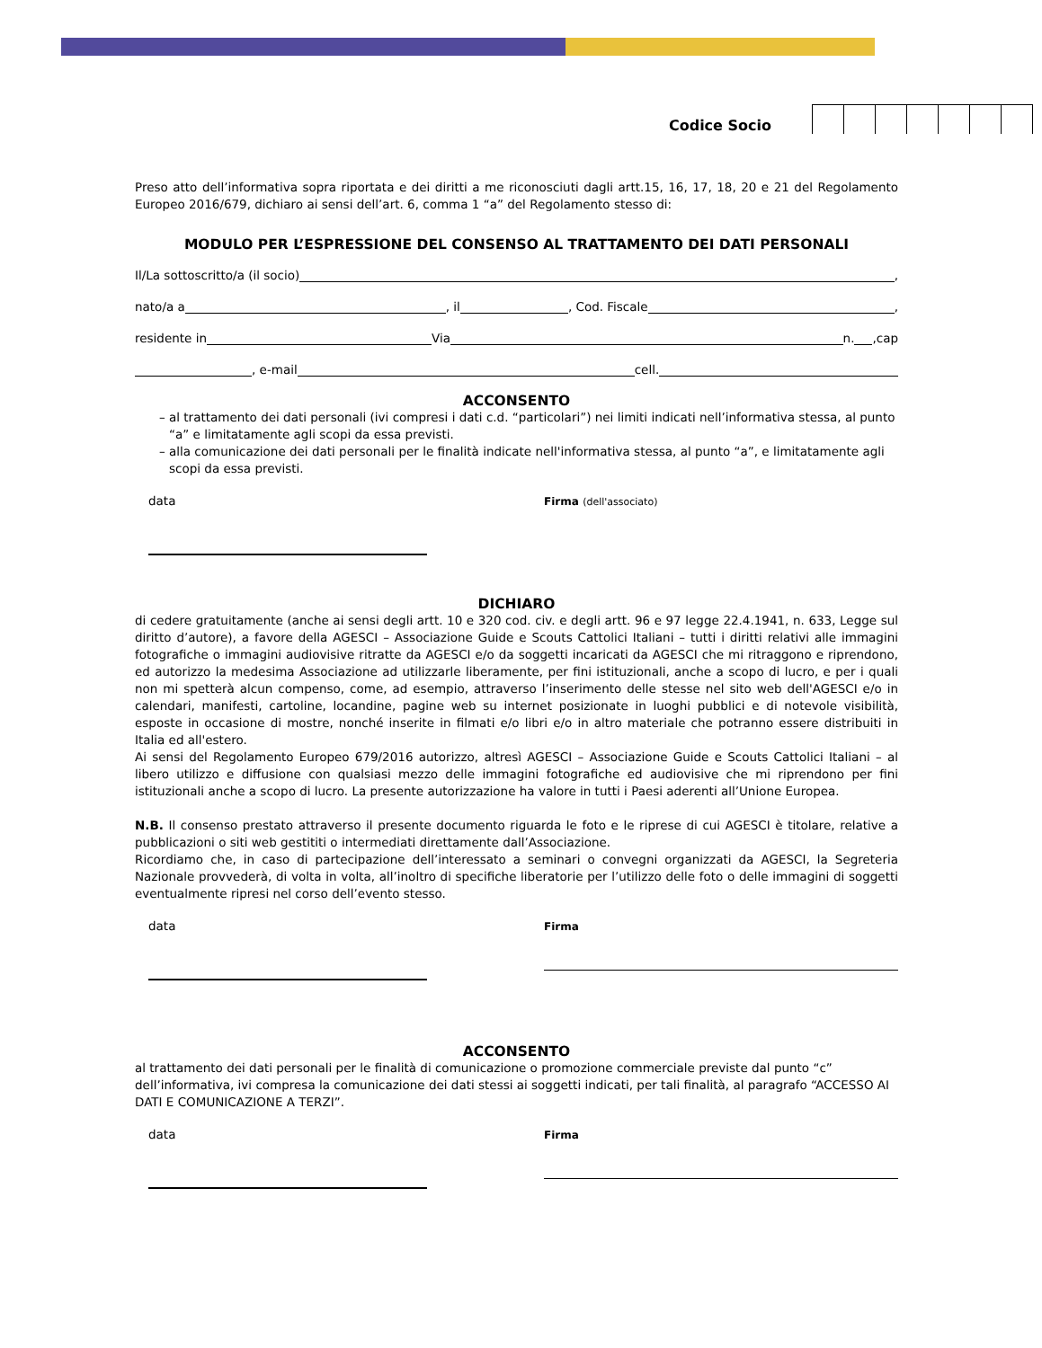Codice Socio
Preso atto dell’informativa sopra riportata e dei diritti a me riconosciuti dagli artt.15, 16, 17, 18, 20 e 21 del Regolamento Europeo 2016/679, dichiaro ai sensi dell’art. 6, comma 1 “a” del Regolamento stesso di:
MODULO PER L’ESPRESSIONE DEL CONSENSO AL TRATTAMENTO DEI DATI PERSONALI
Il/La sottoscritto/a (il socio) ,
nato/a a , il , Cod. Fiscale ,
residente in Via n. ,cap
, e-mail cell.
ACCONSENTO
al trattamento dei dati personali (ivi compresi i dati c.d. “particolari”) nei limiti indicati nell’informativa stessa, al punto “a” e limitatamente agli scopi da essa previsti.
alla comunicazione dei dati personali per le finalità indicate nell'informativa stessa, al punto “a”, e limitatamente agli scopi da essa previsti.
data Firma (dell'associato)
DICHIARO
di cedere gratuitamente (anche ai sensi degli artt. 10 e 320 cod. civ. e degli artt. 96 e 97 legge 22.4.1941, n. 633, Legge sul diritto d’autore), a favore della AGESCI – Associazione Guide e Scouts Cattolici Italiani – tutti i diritti relativi alle immagini fotografiche o immagini audiovisive ritratte da AGESCI e/o da soggetti incaricati da AGESCI che mi ritraggono e riprendono, ed autorizzo la medesima Associazione ad utilizzarle liberamente, per fini istituzionali, anche a scopo di lucro, e per i quali non mi spetterà alcun compenso, come, ad esempio, attraverso l’inserimento delle stesse nel sito web dell'AGESCI e/o in calendari, manifesti, cartoline, locandine, pagine web su internet posizionate in luoghi pubblici e di notevole visibilità, esposte in occasione di mostre, nonché inserite in filmati e/o libri e/o in altro materiale che potranno essere distribuiti in Italia ed all'estero.
Ai sensi del Regolamento Europeo 679/2016 autorizzo, altresì AGESCI – Associazione Guide e Scouts Cattolici Italiani – al libero utilizzo e diffusione con qualsiasi mezzo delle immagini fotografiche ed audiovisive che mi riprendono per fini istituzionali anche a scopo di lucro. La presente autorizzazione ha valore in tutti i Paesi aderenti all’Unione Europea.
N.B. Il consenso prestato attraverso il presente documento riguarda le foto e le riprese di cui AGESCI è titolare, relative a pubblicazioni o siti web gestititi o intermediati direttamente dall’Associazione.
Ricordiamo che, in caso di partecipazione dell’interessato a seminari o convegni organizzati da AGESCI, la Segreteria Nazionale provvederà, di volta in volta, all’inoltro di specifiche liberatorie per l’utilizzo delle foto o delle immagini di soggetti eventualmente ripresi nel corso dell’evento stesso.
data Firma
ACCONSENTO
al trattamento dei dati personali per le finalità di comunicazione o promozione commerciale previste dal punto “c” dell’informativa, ivi compresa la comunicazione dei dati stessi ai soggetti indicati, per tali finalità, al paragrafo “ACCESSO AI DATI E COMUNICAZIONE A TERZI”.
data Firma